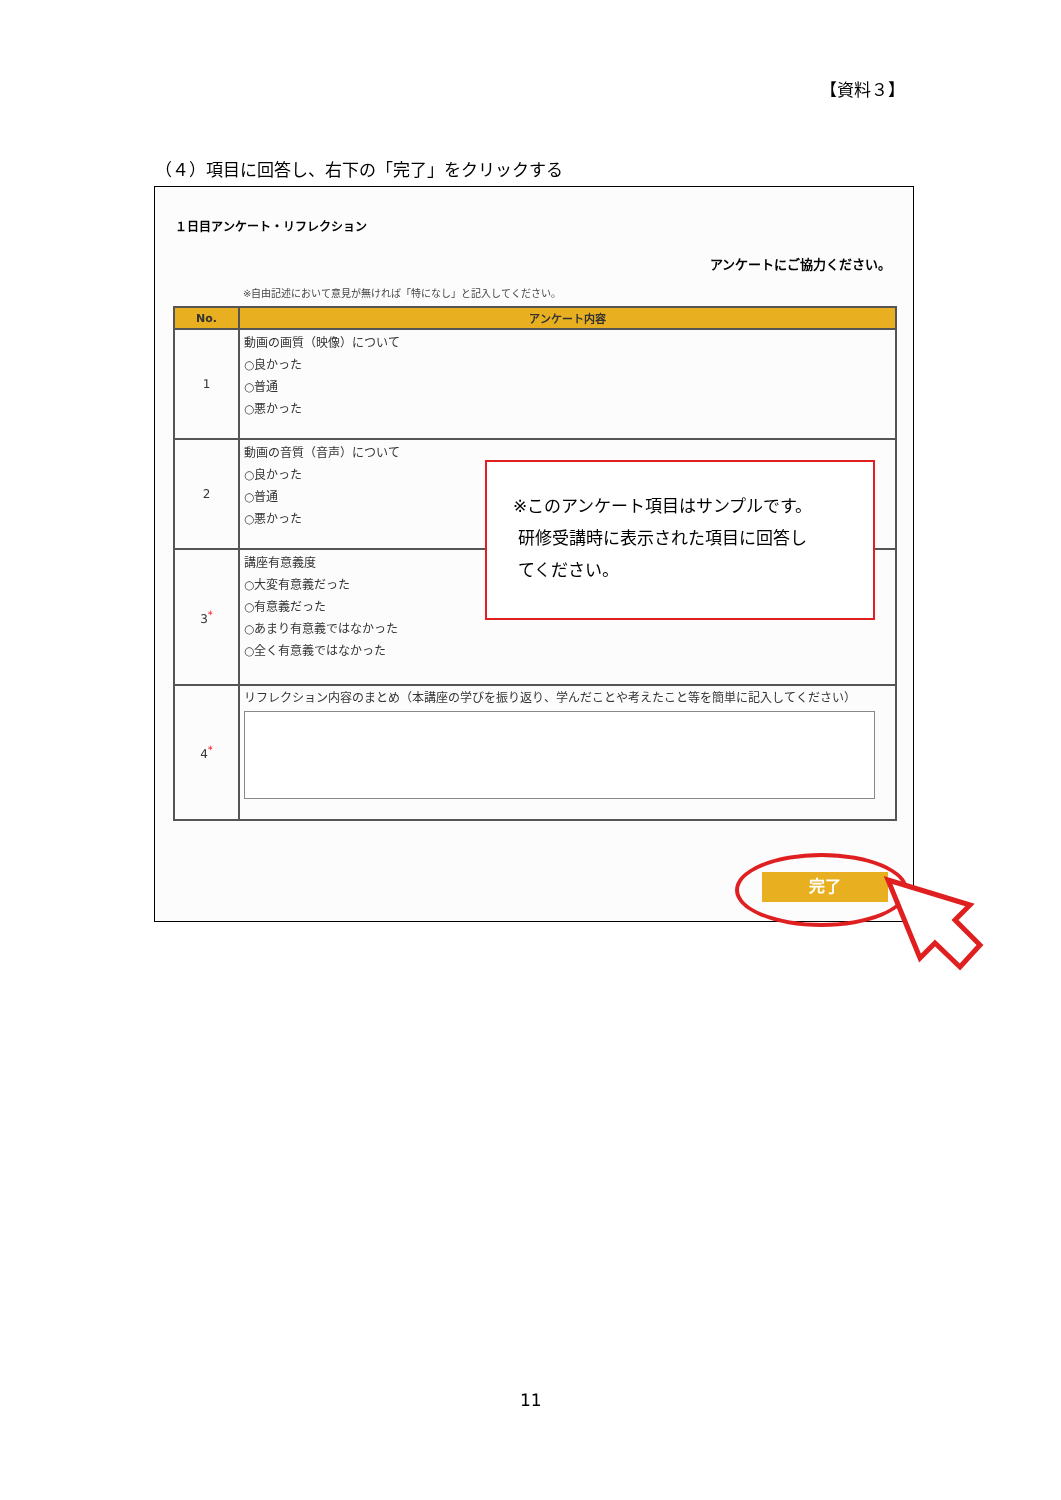【資料３】
（４）項目に回答し、右下の「完了」をクリックする
１日目アンケート・リフレクション
アンケートにご協力ください。
※自由記述において意見が無ければ「特になし」と記入してください。
| No. | アンケート内容 |
| --- | --- |
| 1 | 動画の画質（映像）について ○良かった ○普通 ○悪かった |
| 2 | 動画の音質（音声）について ○良かった ○普通 ○悪かった |
| 3<sup>*</sup> | 講座有意義度 ○大変有意義だった ○有意義だった ○あまり有意義ではなかった ○全く有意義ではなかった |
| 4<sup>*</sup> | リフレクション内容のまとめ（本講座の学びを振り返り、学んだことや考えたこと等を簡単に記入してください） |
※このアンケート項目はサンプルです。
研修受講時に表示された項目に回答し
てください。
完了
11